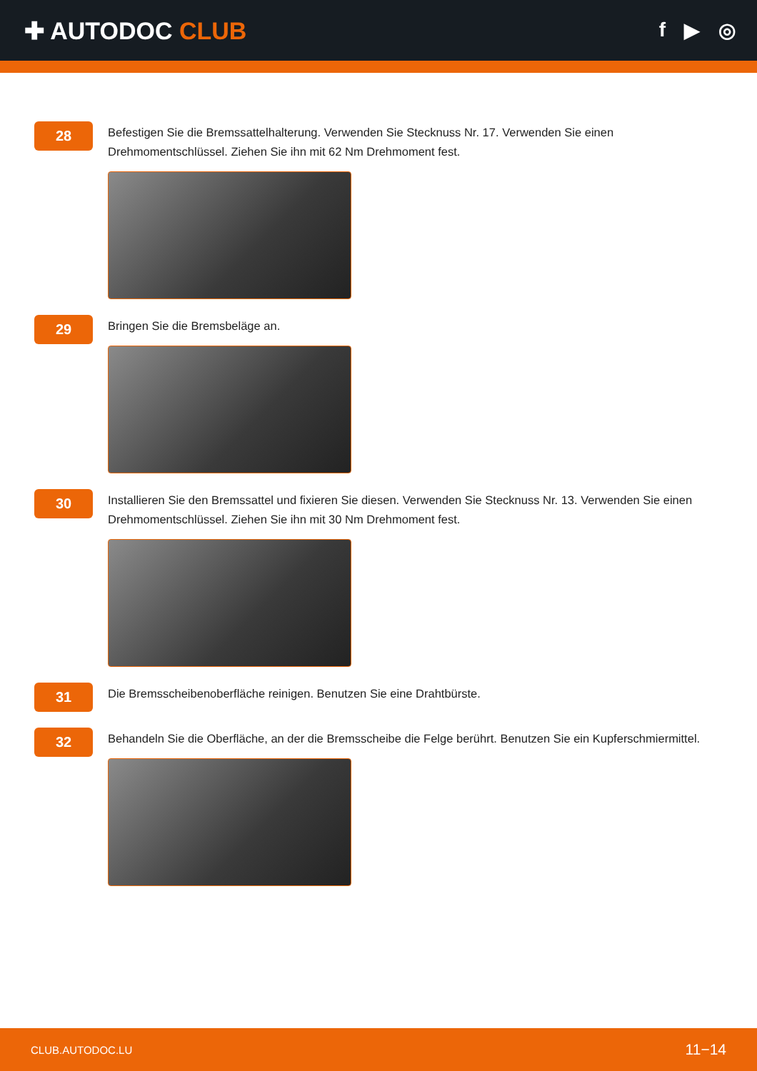✚ AUTODOC CLUB
f ▶ ◎
28
Befestigen Sie die Bremssattelhalterung. Verwenden Sie Stecknuss Nr. 17. Verwenden Sie einen Drehmomentschlüssel. Ziehen Sie ihn mit 62 Nm Drehmoment fest.
29
Bringen Sie die Bremsbeläge an.
30
Installieren Sie den Bremssattel und fixieren Sie diesen. Verwenden Sie Stecknuss Nr. 13. Verwenden Sie einen Drehmomentschlüssel. Ziehen Sie ihn mit 30 Nm Drehmoment fest.
31
Die Bremsscheibenoberfläche reinigen. Benutzen Sie eine Drahtbürste.
32
Behandeln Sie die Oberfläche, an der die Bremsscheibe die Felge berührt. Benutzen Sie ein Kupferschmiermittel.
CLUB.AUTODOC.LU 11−14